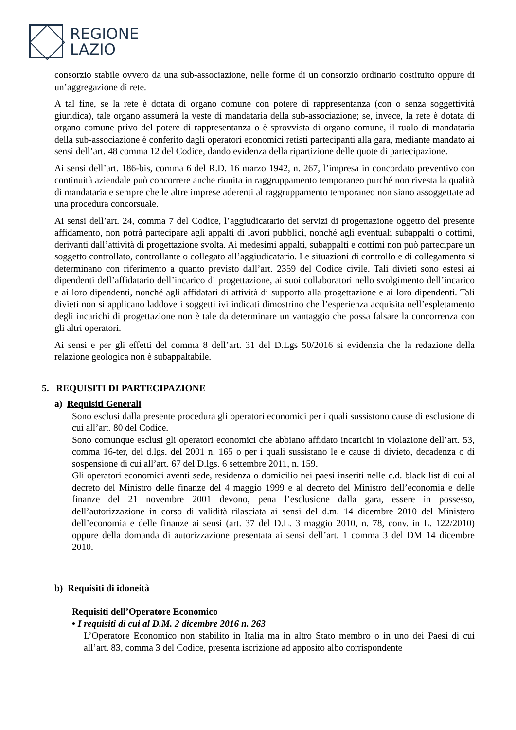REGIONE
LAZIO
consorzio stabile ovvero da una sub-associazione, nelle forme di un consorzio ordinario costituito oppure di un’aggregazione di rete.
A tal fine, se la rete è dotata di organo comune con potere di rappresentanza (con o senza soggettività giuridica), tale organo assumerà la veste di mandataria della sub-associazione; se, invece, la rete è dotata di organo comune privo del potere di rappresentanza o è sprovvista di organo comune, il ruolo di mandataria della sub-associazione è conferito dagli operatori economici retisti partecipanti alla gara, mediante mandato ai sensi dell’art. 48 comma 12 del Codice, dando evidenza della ripartizione delle quote di partecipazione.
Ai sensi dell’art. 186-bis, comma 6 del R.D. 16 marzo 1942, n. 267, l’impresa in concordato preventivo con continuità aziendale può concorrere anche riunita in raggruppamento temporaneo purché non rivesta la qualità di mandataria e sempre che le altre imprese aderenti al raggruppamento temporaneo non siano assoggettate ad una procedura concorsuale.
Ai sensi dell’art. 24, comma 7 del Codice, l’aggiudicatario dei servizi di progettazione oggetto del presente affidamento, non potrà partecipare agli appalti di lavori pubblici, nonché agli eventuali subappalti o cottimi, derivanti dall’attività di progettazione svolta. Ai medesimi appalti, subappalti e cottimi non può partecipare un soggetto controllato, controllante o collegato all’aggiudicatario. Le situazioni di controllo e di collegamento si determinano con riferimento a quanto previsto dall’art. 2359 del Codice civile. Tali divieti sono estesi ai dipendenti dell’affidatario dell’incarico di progettazione, ai suoi collaboratori nello svolgimento dell’incarico e ai loro dipendenti, nonché agli affidatari di attività di supporto alla progettazione e ai loro dipendenti. Tali divieti non si applicano laddove i soggetti ivi indicati dimostrino che l’esperienza acquisita nell’espletamento degli incarichi di progettazione non è tale da determinare un vantaggio che possa falsare la concorrenza con gli altri operatori.
Ai sensi e per gli effetti del comma 8 dell’art. 31 del D.Lgs 50/2016 si evidenzia che la redazione della relazione geologica non è subappaltabile.
5. REQUISITI DI PARTECIPAZIONE
a) Requisiti Generali
Sono esclusi dalla presente procedura gli operatori economici per i quali sussistono cause di esclusione di cui all’art. 80 del Codice.
Sono comunque esclusi gli operatori economici che abbiano affidato incarichi in violazione dell’art. 53, comma 16-ter, del d.lgs. del 2001 n. 165 o per i quali sussistano le e cause di divieto, decadenza o di sospensione di cui all’art. 67 del D.lgs. 6 settembre 2011, n. 159.
Gli operatori economici aventi sede, residenza o domicilio nei paesi inseriti nelle c.d. black list di cui al decreto del Ministro delle finanze del 4 maggio 1999 e al decreto del Ministro dell’economia e delle finanze del 21 novembre 2001 devono, pena l’esclusione dalla gara, essere in possesso, dell’autorizzazione in corso di validità rilasciata ai sensi del d.m. 14 dicembre 2010 del Ministero dell’economia e delle finanze ai sensi (art. 37 del D.L. 3 maggio 2010, n. 78, conv. in L. 122/2010) oppure della domanda di autorizzazione presentata ai sensi dell’art. 1 comma 3 del DM 14 dicembre 2010.
b) Requisiti di idoneità
Requisiti dell’Operatore Economico
• I requisiti di cui al D.M. 2 dicembre 2016 n. 263
L’Operatore Economico non stabilito in Italia ma in altro Stato membro o in uno dei Paesi di cui all’art. 83, comma 3 del Codice, presenta iscrizione ad apposito albo corrispondente